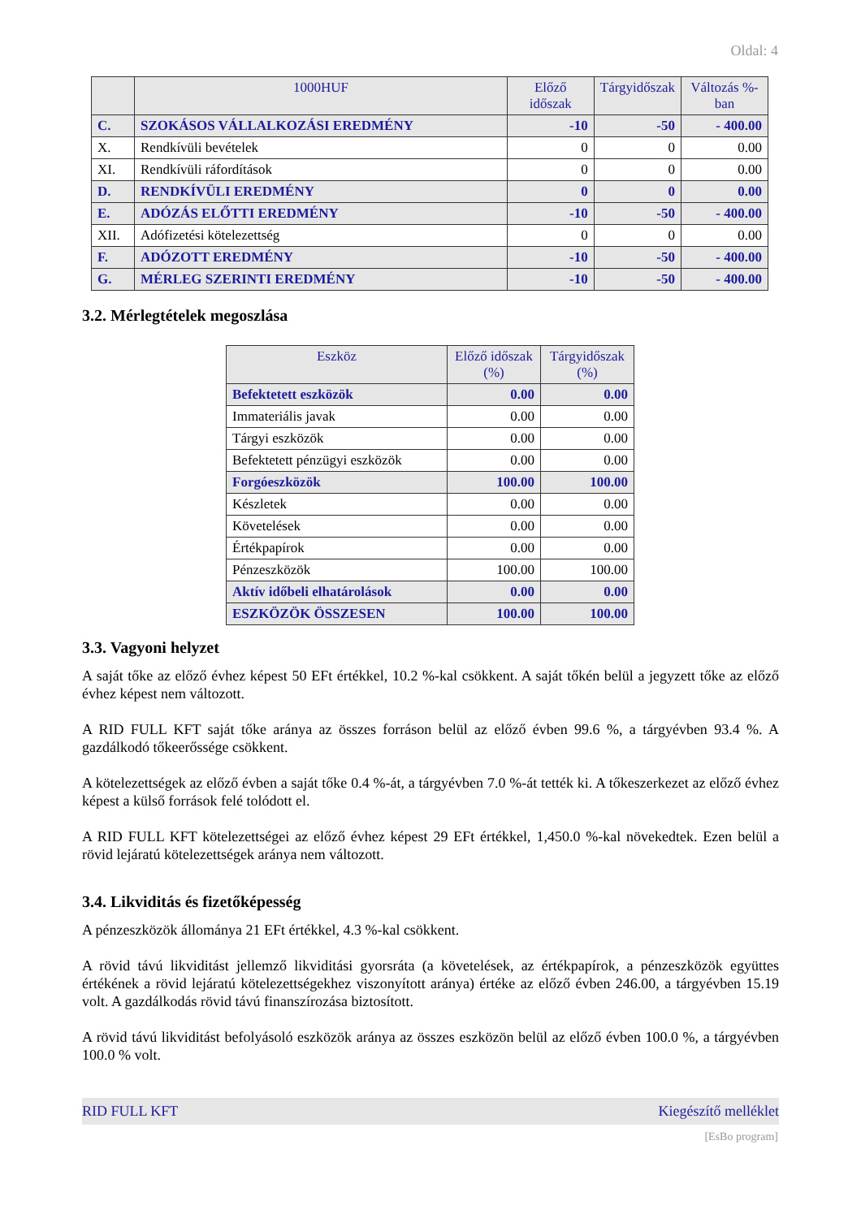Oldal: 4
| | 1000HUF | Előző időszak | Tárgyidőszak | Változás %-ban |
| --- | --- | --- | --- | --- |
| C. | SZOKÁSOS VÁLLALKOZÁSI EREDMÉNY | -10 | -50 | - 400.00 |
| X. | Rendkívüli bevételek | 0 | 0 | 0.00 |
| XI. | Rendkívüli ráfordítások | 0 | 0 | 0.00 |
| D. | RENDKÍVÜLI EREDMÉNY | 0 | 0 | 0.00 |
| E. | ADÓZÁS ELŐTTI EREDMÉNY | -10 | -50 | - 400.00 |
| XII. | Adófizetési kötelezettség | 0 | 0 | 0.00 |
| F. | ADÓZOTT EREDMÉNY | -10 | -50 | - 400.00 |
| G. | MÉRLEG SZERINTI EREDMÉNY | -10 | -50 | - 400.00 |
3.2. Mérlegtételek megoszlása
| Eszköz | Előző időszak (%) | Tárgyidőszak (%) |
| --- | --- | --- |
| Befektetett eszközök | 0.00 | 0.00 |
| Immateriális javak | 0.00 | 0.00 |
| Tárgyi eszközök | 0.00 | 0.00 |
| Befektetett pénzügyi eszközök | 0.00 | 0.00 |
| Forgóeszközök | 100.00 | 100.00 |
| Készletek | 0.00 | 0.00 |
| Követelések | 0.00 | 0.00 |
| Értékpapírok | 0.00 | 0.00 |
| Pénzeszközök | 100.00 | 100.00 |
| Aktív időbeli elhatárolások | 0.00 | 0.00 |
| ESZKÖZÖK ÖSSZESEN | 100.00 | 100.00 |
3.3. Vagyoni helyzet
A saját tőke az előző évhez képest 50 EFt értékkel, 10.2 %-kal csökkent. A saját tőkén belül a jegyzett tőke az előző évhez képest nem változott.
A RID FULL KFT saját tőke aránya az összes forráson belül az előző évben 99.6 %, a tárgyévben 93.4 %. A gazdálkodó tőkeerőssége csökkent.
A kötelezettségek az előző évben a saját tőke 0.4 %-át, a tárgyévben 7.0 %-át tették ki. A tőkeszerkezet az előző évhez képest a külső források felé tolódott el.
A RID FULL KFT kötelezettségei az előző évhez képest 29 EFt értékkel, 1,450.0 %-kal növekedtek. Ezen belül a rövid lejáratú kötelezettségek aránya nem változott.
3.4. Likviditás és fizetőképesség
A pénzeszközök állománya 21 EFt értékkel, 4.3 %-kal csökkent.
A rövid távú likviditást jellemző likviditási gyorsráta (a követelések, az értékpapírok, a pénzeszközök együttes értékének a rövid lejáratú kötelezettségekhez viszonyított aránya) értéke az előző évben 246.00, a tárgyévben 15.19 volt. A gazdálkodás rövid távú finanszírozása biztosított.
A rövid távú likviditást befolyásoló eszközök aránya az összes eszközön belül az előző évben 100.0 %, a tárgyévben 100.0 % volt.
RID FULL KFT Kiegészítő melléklet
[EsBo program]